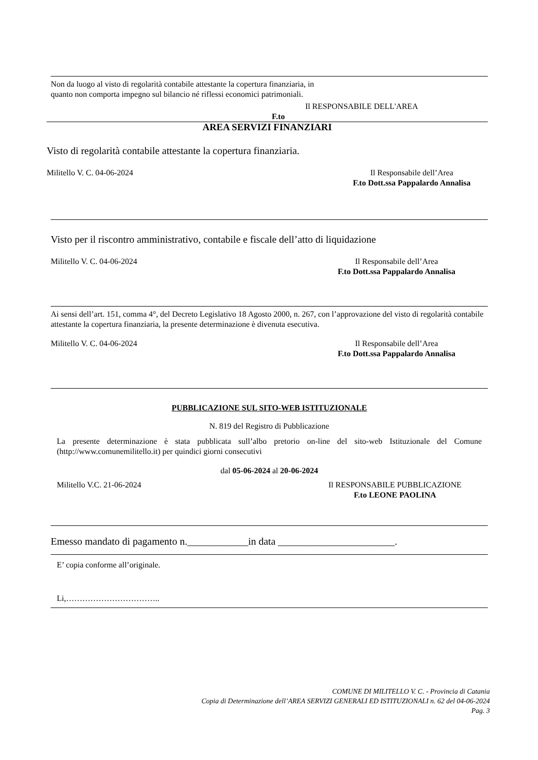Non da luogo al visto di regolarità contabile attestante la copertura finanziaria, in quanto non comporta impegno sul bilancio né riflessi economici patrimoniali.
Il RESPONSABILE DELL'AREA
F.to
AREA SERVIZI FINANZIARI
Visto di regolarità contabile attestante la copertura finanziaria.
Militello V. C. 04-06-2024 Il Responsabile dell’Area
F.to Dott.ssa Pappalardo Annalisa
Visto per il riscontro amministrativo, contabile e fiscale dell’atto di liquidazione
Militello V. C. 04-06-2024 Il Responsabile dell’Area
F.to Dott.ssa Pappalardo Annalisa
Ai sensi dell’art. 151, comma 4°, del Decreto Legislativo 18 Agosto 2000, n. 267, con l’approvazione del visto di regolarità contabile attestante la copertura finanziaria, la presente determinazione è divenuta esecutiva.
Militello V. C. 04-06-2024 Il Responsabile dell’Area
F.to Dott.ssa Pappalardo Annalisa
PUBBLICAZIONE SUL SITO-WEB ISTITUZIONALE
N. 819 del Registro di Pubblicazione
La presente determinazione è stata pubblicata sull’albo pretorio on-line del sito-web Istituzionale del Comune (http://www.comunemilitello.it) per quindici giorni consecutivi
dal 05-06-2024 al 20-06-2024
Militello V.C. 21-06-2024 Il RESPONSABILE PUBBLICAZIONE
F.to LEONE PAOLINA
Emesso mandato di pagamento n.____________in data _______________________.
E’ copia conforme all’originale.
Li,……………………………..
COMUNE DI MILITELLO V. C. - Provincia di Catania
Copia di Determinazione dell’AREA SERVIZI GENERALI ED ISTITUZIONALI n. 62 del 04-06-2024
Pag. 3